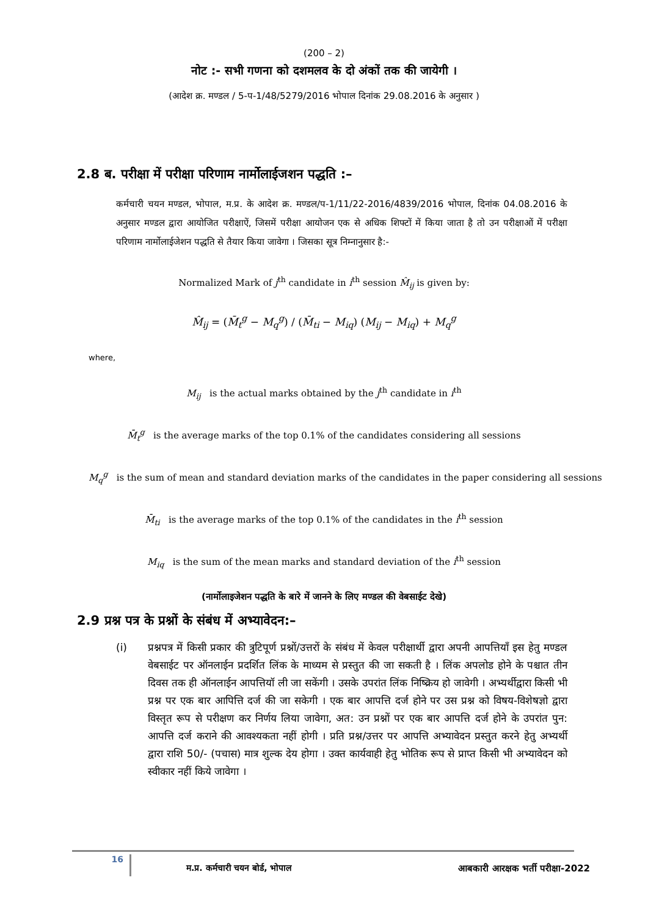(200 – 2)
नोट :- सभी गणना को दशमलव के दो अंकों तक की जायेगी ।
(आदेश क्र. मण्डल / 5-प-1/48/5279/2016 भोपाल दिनांक 29.08.2016 के अनुसार )
2.8 ब. परीक्षा में परीक्षा परिणाम नार्मोलाईजशन पद्धति :–
कर्मचारी चयन मण्डल, भोपाल, म.प्र. के आदेश क्र. मण्डल/प-1/11/22-2016/4839/2016 भोपाल, दिनांक 04.08.2016 के अनुसार मण्डल द्वारा आयोजित परीक्षाऐं, जिसमें परीक्षा आयोजन एक से अधिक शिफ्टों में किया जाता है तो उन परीक्षाओं में परीक्षा परिणाम नार्मोलाईजेशन पद्धति से तैयार किया जावेगा । जिसका सूत्र निम्नानुसार है:-
Normalized Mark of j<sup>th</sup> candidate in i<sup>th</sup> session M̂<sub>ij</sub> is given by:
M̂<sub>ij</sub> = (M̄<sub>t</sub><sup>g</sup> − M<sub>q</sub><sup>g</sup>) / (M̄<sub>ti</sub> − M<sub>iq</sub>) (M<sub>ij</sub> − M<sub>iq</sub>) + M<sub>q</sub><sup>g</sup>
where,
M<sub>ij</sub> is the actual marks obtained by the j<sup>th</sup> candidate in i<sup>th</sup>
M̄<sub>t</sub><sup>g</sup> is the average marks of the top 0.1% of the candidates considering all sessions
M<sub>q</sub><sup>g</sup> is the sum of mean and standard deviation marks of the candidates in the paper considering all sessions
M̄<sub>ti</sub> is the average marks of the top 0.1% of the candidates in the i<sup>th</sup> session
M<sub>iq</sub> is the sum of the mean marks and standard deviation of the i<sup>th</sup> session
(नार्मोलाइजेशन पद्धति के बारे में जानने के लिए मण्डल की वेबसाईट देखे)
2.9 प्रश्न पत्र के प्रश्नों के संबंध में अभ्यावेदन:–
(i) प्रश्नपत्र में किसी प्रकार की त्रुटिपूर्ण प्रश्नों/उत्तरों के संबंध में केवल परीक्षार्थी द्वारा अपनी आपत्तियाँ इस हेतु मण्डल वेबसाईट पर ऑनलाईन प्रदर्शित लिंक के माध्यम से प्रस्तुत की जा सकती है । लिंक अपलोड होने के पश्चात तीन दिवस तक ही ऑनलाईन आपत्तियॉ ली जा सकेंगी । उसके उपरांत लिंक निष्क्रिय हो जावेगी । अभ्यर्थीद्वारा किसी भी प्रश्न पर एक बार आपित्ति दर्ज की जा सकेगी । एक बार आपत्ति दर्ज होने पर उस प्रश्न को विषय-विशेषज्ञो द्वारा विस्तृत रूप से परीक्षण कर निर्णय लिया जावेगा, अत: उन प्रश्नों पर एक बार आपत्ति दर्ज होने के उपरांत पुन: आपत्ति दर्ज कराने की आवश्यकता नहीं होगी । प्रति प्रश्न/उत्तर पर आपत्ति अभ्यावेदन प्रस्तुत करने हेतु अभ्यर्थी द्वारा राशि 50/- (पचास) मात्र शुल्क देय होगा । उक्त कार्यवाही हेतु भोतिक रूप से प्राप्त किसी भी अभ्यावेदन को स्वीकार नहीं किये जावेगा ।
16 म.प्र. कर्मचारी चयन बोर्ड, भोपाल आबकारी आरक्षक भर्ती परीक्षा-2022